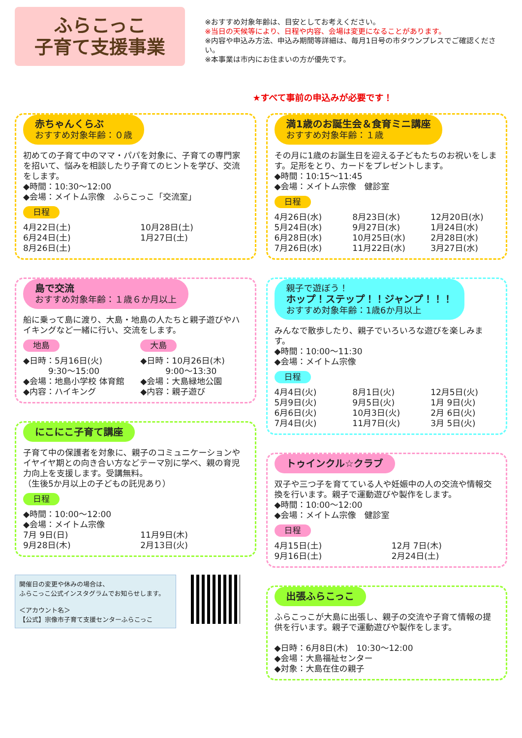ふらこっこ
子育て支援事業
※おすすめ対象年齢は、目安としてお考えください。
※当日の天候等により、日程や内容、会場は変更になることがあります。
※内容や申込み方法、申込み期間等詳細は、毎月1日号の市タウンプレスでご確認ください。
※本事業は市内にお住まいの方が優先です。
★すべて事前の申込みが必要です！
赤ちゃんくらぶ
おすすめ対象年齢：０歳
初めての子育て中のママ・パパを対象に、子育ての専門家を招いて、悩みを相談したり子育てのヒントを学び、交流をします。
◆時間：10:30～12:00
◆会場：メイトム宗像　ふらこっこ「交流室」
日程
4月22日(土)
6月24日(土)
8月26日(土)
10月28日(土)
1月27日(土)
島で交流
おすすめ対象年齢：１歳６か月以上
船に乗って島に渡り、大島・地島の人たちと親子遊びやハイキングなど一緒に行い、交流をします。
地島
◆日時：5月16日(火)
　　　9:30～15:00
◆会場：地島小学校 体育館
◆内容：ハイキング
大島
◆日時：10月26日(木)
　　　9:00～13:30
◆会場：大島緑地公園
◆内容：親子遊び
にこにこ子育て講座
子育て中の保護者を対象に、親子のコミュニケーションやイヤイヤ期との向き合い方などテーマ別に学べ、親の育児力向上を支援します。受講無料。
（生後5か月以上の子どもの託児あり）
日程
◆時間：10:00～12:00
◆会場：メイトム宗像
7月 9日(日)
9月28日(木)
11月9日(木)
2月13日(火)
開催日の変更や休みの場合は、
ふらこっこ公式インスタグラムでお知らせします。
＜アカウント名＞
【公式】宗像市子育て支援センターふらこっこ
満1歳のお誕生会＆食育ミニ講座
おすすめ対象年齢：１歳
その月に1歳のお誕生日を迎える子どもたちのお祝いをします。足形をとり、カードをプレゼントします。
◆時間：10:15～11:45
◆会場：メイトム宗像　健診室
日程
4月26日(水)
5月24日(水)
6月28日(水)
7月26日(水)
8月23日(水)
9月27日(水)
10月25日(水)
11月22日(水)
12月20日(水)
1月24日(水)
2月28日(水)
3月27日(水)
親子で遊ぼう！
ホップ！ステップ！！ジャンプ！！！
おすすめ対象年齢：1歳6か月以上
みんなで散歩したり、親子でいろいろな遊びを楽しみます。
◆時間：10:00～11:30
◆会場：メイトム宗像
日程
4月4日(火)
5月9日(火)
6月6日(火)
7月4日(火)
8月1日(火)
9月5日(火)
10月3日(火)
11月7日(火)
12月5日(火)
1月 9日(火)
2月 6日(火)
3月 5日(火)
トゥインクル☆クラブ
双子や三つ子を育てている人や妊娠中の人の交流や情報交換を行います。親子で運動遊びや製作をします。
◆時間：10:00～12:00
◆会場：メイトム宗像　健診室
日程
4月15日(土)
9月16日(土)
12月 7日(木)
2月24日(土)
出張ふらこっこ
ふらこっこが大島に出張し、親子の交流や子育て情報の提供を行います。親子で運動遊びや製作をします。
◆日時：6月8日(木)　10:30～12:00
◆会場：大島福祉センター
◆対象：大島在住の親子